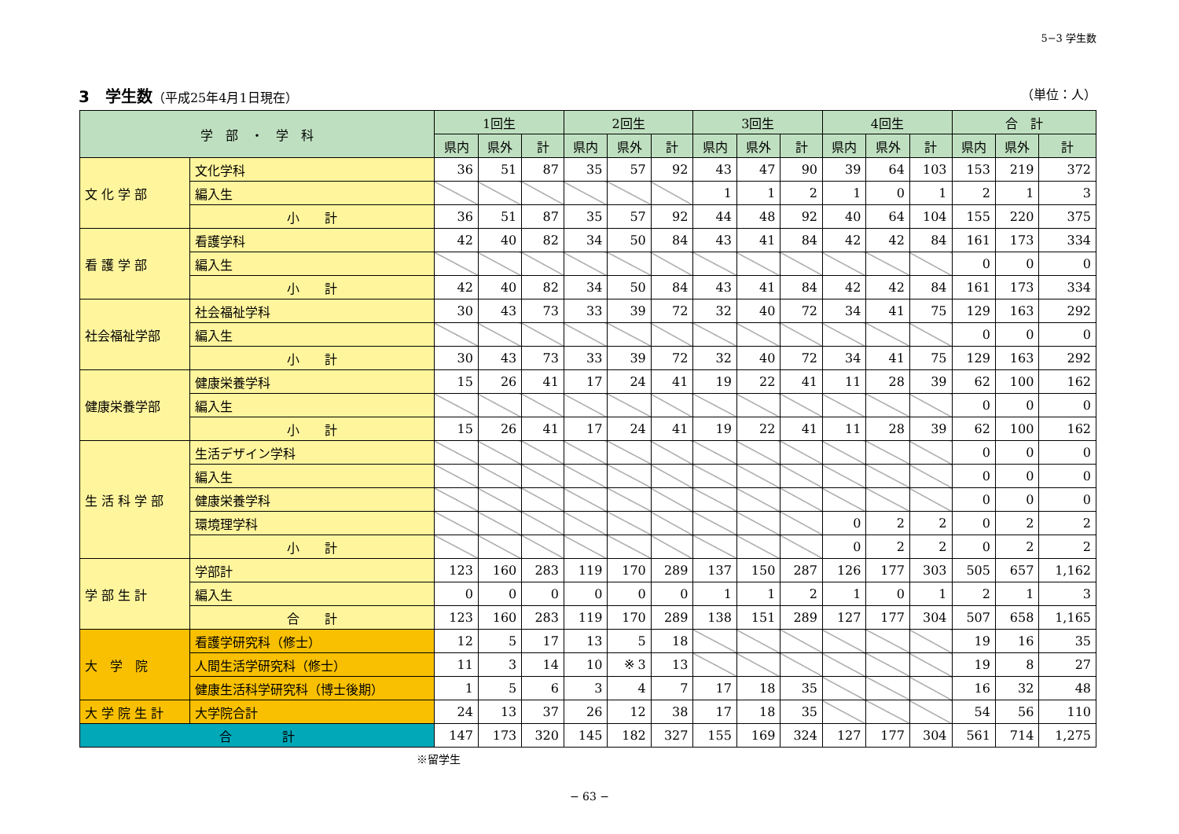5−3 学生数
3　学生数（平成25年4月1日現在） （単位：人）
| 学 部 ・ 学 科 | | 1回生 | | | 2回生 | | | 3回生 | | | 4回生 | | | 合 計 | | |
| --- | --- | --- | --- | --- | --- | --- | --- | --- | --- | --- | --- | --- | --- | --- | --- | --- |
| | | 県内 | 県外 | 計 | 県内 | 県外 | 計 | 県内 | 県外 | 計 | 県内 | 県外 | 計 | 県内 | 県外 | 計 |
| 文 化 学 部 | 文化学科 | 36 | 51 | 87 | 35 | 57 | 92 | 43 | 47 | 90 | 39 | 64 | 103 | 153 | 219 | 372 |
| | 編入生 | | | | | | | 1 | 1 | 2 | 1 | 0 | 1 | 2 | 1 | 3 |
| | 小 計 | 36 | 51 | 87 | 35 | 57 | 92 | 44 | 48 | 92 | 40 | 64 | 104 | 155 | 220 | 375 |
| 看 護 学 部 | 看護学科 | 42 | 40 | 82 | 34 | 50 | 84 | 43 | 41 | 84 | 42 | 42 | 84 | 161 | 173 | 334 |
| | 編入生 | | | | | | | | | | | | | 0 | 0 | 0 |
| | 小 計 | 42 | 40 | 82 | 34 | 50 | 84 | 43 | 41 | 84 | 42 | 42 | 84 | 161 | 173 | 334 |
| 社会福祉学部 | 社会福祉学科 | 30 | 43 | 73 | 33 | 39 | 72 | 32 | 40 | 72 | 34 | 41 | 75 | 129 | 163 | 292 |
| | 編入生 | | | | | | | | | | | | | 0 | 0 | 0 |
| | 小 計 | 30 | 43 | 73 | 33 | 39 | 72 | 32 | 40 | 72 | 34 | 41 | 75 | 129 | 163 | 292 |
| 健康栄養学部 | 健康栄養学科 | 15 | 26 | 41 | 17 | 24 | 41 | 19 | 22 | 41 | 11 | 28 | 39 | 62 | 100 | 162 |
| | 編入生 | | | | | | | | | | | | | 0 | 0 | 0 |
| | 小 計 | 15 | 26 | 41 | 17 | 24 | 41 | 19 | 22 | 41 | 11 | 28 | 39 | 62 | 100 | 162 |
| 生 活 科 学 部 | 生活デザイン学科 | | | | | | | | | | | | | 0 | 0 | 0 |
| | 編入生 | | | | | | | | | | | | | 0 | 0 | 0 |
| | 健康栄養学科 | | | | | | | | | | | | | 0 | 0 | 0 |
| | 環境理学科 | | | | | | | | | | 0 | 2 | 2 | 0 | 2 | 2 |
| | 小 計 | | | | | | | | | | 0 | 2 | 2 | 0 | 2 | 2 |
| 学 部 生 計 | 学部計 | 123 | 160 | 283 | 119 | 170 | 289 | 137 | 150 | 287 | 126 | 177 | 303 | 505 | 657 | 1,162 |
| | 編入生 | 0 | 0 | 0 | 0 | 0 | 0 | 1 | 1 | 2 | 1 | 0 | 1 | 2 | 1 | 3 |
| | 合 計 | 123 | 160 | 283 | 119 | 170 | 289 | 138 | 151 | 289 | 127 | 177 | 304 | 507 | 658 | 1,165 |
| 大 学 院 | 看護学研究科（修士） | 12 | 5 | 17 | 13 | 5 | 18 | | | | | | | 19 | 16 | 35 |
| | 人間生活学研究科（修士） | 11 | 3 | 14 | 10 | ※ 3 | 13 | | | | | | | 19 | 8 | 27 |
| | 健康生活科学研究科（博士後期） | 1 | 5 | 6 | 3 | 4 | 7 | 17 | 18 | 35 | | | | 16 | 32 | 48 |
| 大 学 院 生 計 | 大学院合計 | 24 | 13 | 37 | 26 | 12 | 38 | 17 | 18 | 35 | | | | 54 | 56 | 110 |
| 合 計 | | 147 | 173 | 320 | 145 | 182 | 327 | 155 | 169 | 324 | 127 | 177 | 304 | 561 | 714 | 1,275 |
※留学生
− 63 −